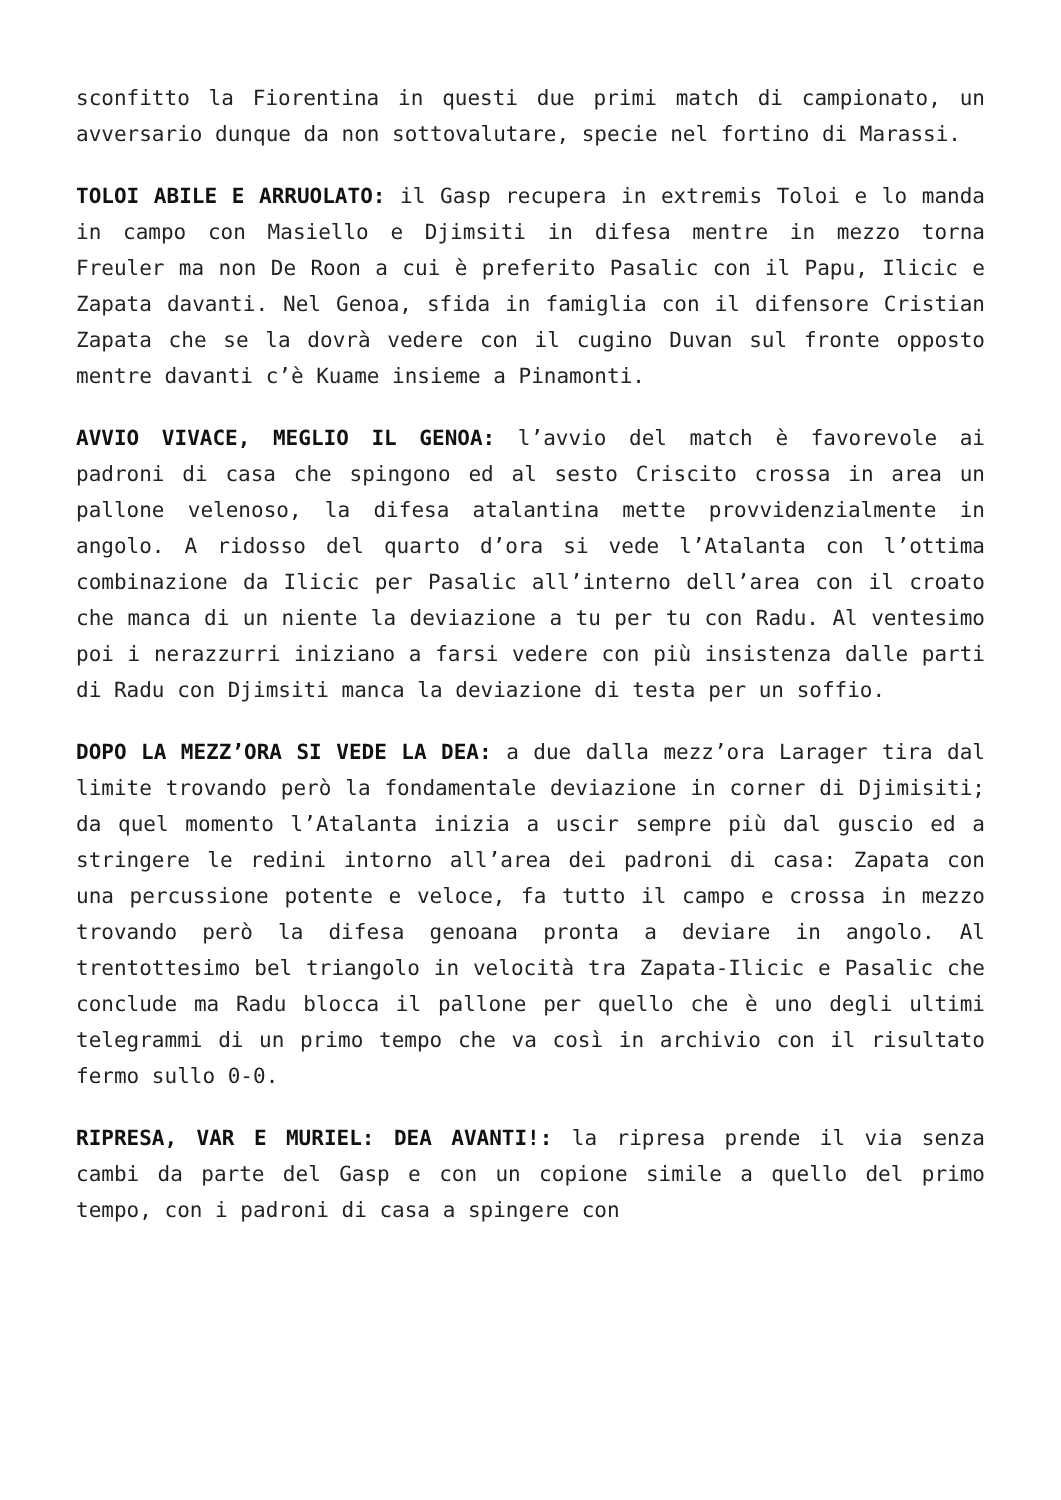sconfitto la Fiorentina in questi due primi match di campionato, un avversario dunque da non sottovalutare, specie nel fortino di Marassi.
TOLOI ABILE E ARRUOLATO: il Gasp recupera in extremis Toloi e lo manda in campo con Masiello e Djimsiti in difesa mentre in mezzo torna Freuler ma non De Roon a cui è preferito Pasalic con il Papu, Ilicic e Zapata davanti. Nel Genoa, sfida in famiglia con il difensore Cristian Zapata che se la dovrà vedere con il cugino Duvan sul fronte opposto mentre davanti c’è Kuame insieme a Pinamonti.
AVVIO VIVACE, MEGLIO IL GENOA: l’avvio del match è favorevole ai padroni di casa che spingono ed al sesto Criscito crossa in area un pallone velenoso, la difesa atalantina mette provvidenzialmente in angolo. A ridosso del quarto d’ora si vede l’Atalanta con l’ottima combinazione da Ilicic per Pasalic all’interno dell’area con il croato che manca di un niente la deviazione a tu per tu con Radu. Al ventesimo poi i nerazzurri iniziano a farsi vedere con più insistenza dalle parti di Radu con Djimsiti manca la deviazione di testa per un soffio.
DOPO LA MEZZ’ORA SI VEDE LA DEA: a due dalla mezz’ora Larager tira dal limite trovando però la fondamentale deviazione in corner di Djimisiti; da quel momento l’Atalanta inizia a uscir sempre più dal guscio ed a stringere le redini intorno all’area dei padroni di casa: Zapata con una percussione potente e veloce, fa tutto il campo e crossa in mezzo trovando però la difesa genoana pronta a deviare in angolo. Al trentottesimo bel triangolo in velocità tra Zapata-Ilicic e Pasalic che conclude ma Radu blocca il pallone per quello che è uno degli ultimi telegrammi di un primo tempo che va così in archivio con il risultato fermo sullo 0-0.
RIPRESA, VAR E MURIEL: DEA AVANTI!: la ripresa prende il via senza cambi da parte del Gasp e con un copione simile a quello del primo tempo, con i padroni di casa a spingere con